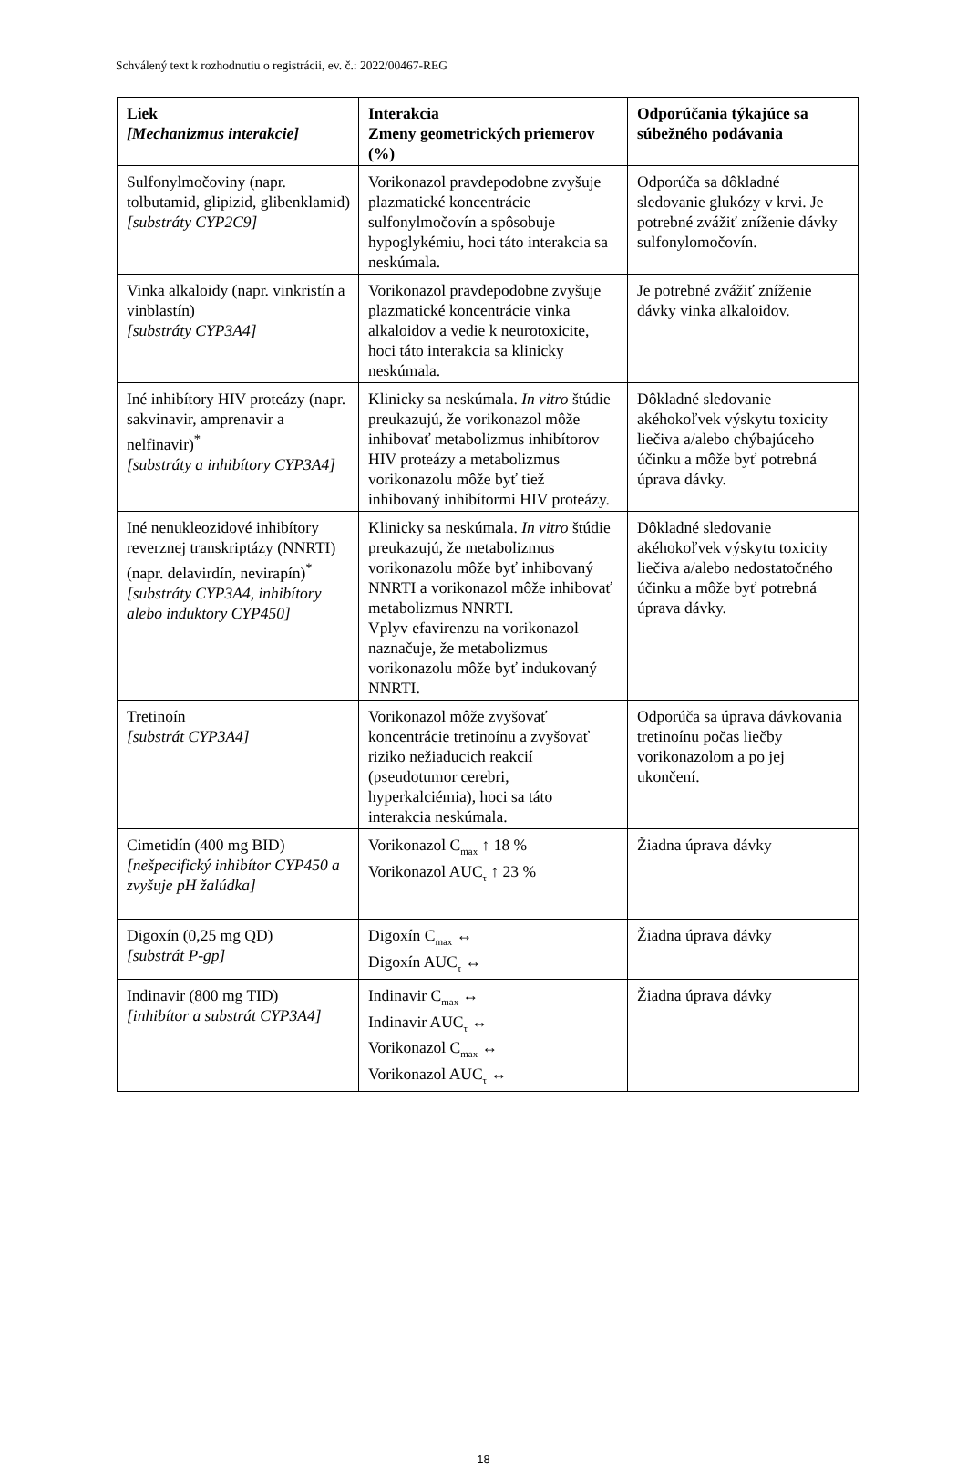Schválený text k rozhodnutiu o registrácii, ev. č.: 2022/00467-REG
| Liek [Mechanizmus interakcie] | Interakcia Zmeny geometrických priemerov (%) | Odporúčania týkajúce sa súbežného podávania |
| --- | --- | --- |
| Sulfonylmočoviny (napr. tolbutamid, glipizid, glibenklamid) [substráty CYP2C9] | Vorikonazol pravdepodobne zvyšuje plazmatické koncentrácie sulfonylmočovín a spôsobuje hypoglykémiu, hoci táto interakcia sa neskúmala. | Odporúča sa dôkladné sledovanie glukózy v krvi. Je potrebné zvážiť zníženie dávky sulfonylomočovín. |
| Vinka alkaloidy (napr. vinkristín a vinblastín) [substráty CYP3A4] | Vorikonazol pravdepodobne zvyšuje plazmatické koncentrácie vinka alkaloidov a vedie k neurotoxicite, hoci táto interakcia sa klinicky neskúmala. | Je potrebné zvážiť zníženie dávky vinka alkaloidov. |
| Iné inhibítory HIV proteázy (napr. sakvinavir, amprenavir a nelfinavir)<sup>*</sup> [substráty a inhibítory CYP3A4] | Klinicky sa neskúmala. In vitro štúdie preukazujú, že vorikonazol môže inhibovať metabolizmus inhibítorov HIV proteázy a metabolizmus vorikonazolu môže byť tiež inhibovaný inhibítormi HIV proteázy. | Dôkladné sledovanie akéhokoľvek výskytu toxicity liečiva a/alebo chýbajúceho účinku a môže byť potrebná úprava dávky. |
| Iné nenukleozidové inhibítory reverznej transkriptázy (NNRTI) (napr. delavirdín, nevirapín)<sup>*</sup> [substráty CYP3A4, inhibítory alebo induktory CYP450] | Klinicky sa neskúmala. In vitro štúdie preukazujú, že metabolizmus vorikonazolu môže byť inhibovaný NNRTI a vorikonazol môže inhibovať metabolizmus NNRTI. Vplyv efavirenzu na vorikonazol naznačuje, že metabolizmus vorikonazolu môže byť indukovaný NNRTI. | Dôkladné sledovanie akéhokoľvek výskytu toxicity liečiva a/alebo nedostatočného účinku a môže byť potrebná úprava dávky. |
| Tretinoín [substrát CYP3A4] | Vorikonazol môže zvyšovať koncentrácie tretinoínu a zvyšovať riziko nežiaducich reakcií (pseudotumor cerebri, hyperkalciémia), hoci sa táto interakcia neskúmala. | Odporúča sa úprava dávkovania tretinoínu počas liečby vorikonazolom a po jej ukončení. |
| Cimetidín (400 mg BID) [nešpecifický inhibítor CYP450 a zvyšuje pH žalúdka] | Vorikonazol C<sub>max</sub> ↑ 18 % Vorikonazol AUC<sub>τ</sub> ↑ 23 % | Žiadna úprava dávky |
| Digoxín (0,25 mg QD) [substrát P-gp] | Digoxín C<sub>max</sub> ↔ Digoxín AUC<sub>τ</sub> ↔ | Žiadna úprava dávky |
| Indinavir (800 mg TID) [inhibítor a substrát CYP3A4] | Indinavir C<sub>max</sub> ↔ Indinavir AUC<sub>τ</sub> ↔ Vorikonazol C<sub>max</sub> ↔ Vorikonazol AUC<sub>τ</sub> ↔ | Žiadna úprava dávky |
18